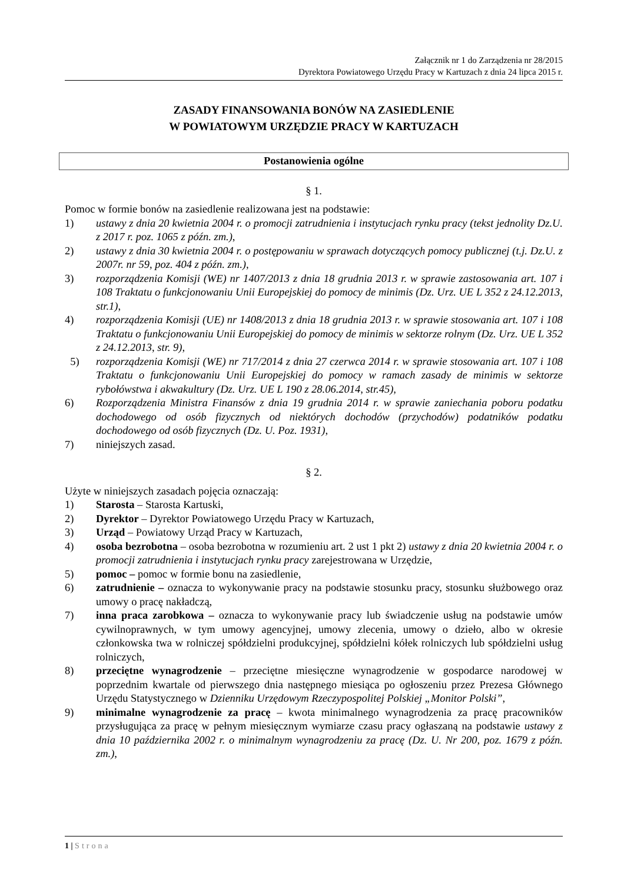Załącznik nr 1 do Zarządzenia nr 28/2015
Dyrektora Powiatowego Urzędu Pracy w Kartuzach z dnia 24 lipca 2015 r.
ZASADY FINANSOWANIA BONÓW NA ZASIEDLENIE
W POWIATOWYM URZĘDZIE PRACY W KARTUZACH
Postanowienia ogólne
§ 1.
Pomoc w formie bonów na zasiedlenie realizowana jest na podstawie:
1) ustawy z dnia 20 kwietnia 2004 r. o promocji zatrudnienia i instytucjach rynku pracy (tekst jednolity Dz.U. z 2017 r. poz. 1065 z późn. zm.),
2) ustawy z dnia 30 kwietnia 2004 r. o postępowaniu w sprawach dotyczących pomocy publicznej (t.j. Dz.U. z 2007r. nr 59, poz. 404 z późn. zm.),
3) rozporządzenia Komisji (WE) nr 1407/2013 z dnia 18 grudnia 2013 r. w sprawie zastosowania art. 107 i 108 Traktatu o funkcjonowaniu Unii Europejskiej do pomocy de minimis (Dz. Urz. UE L 352 z 24.12.2013, str.1),
4) rozporządzenia Komisji (UE) nr 1408/2013 z dnia 18 grudnia 2013 r. w sprawie stosowania art. 107 i 108 Traktatu o funkcjonowaniu Unii Europejskiej do pomocy de minimis w sektorze rolnym (Dz. Urz. UE L 352 z 24.12.2013, str. 9),
5) rozporządzenia Komisji (WE) nr 717/2014 z dnia 27 czerwca 2014 r. w sprawie stosowania art. 107 i 108 Traktatu o funkcjonowaniu Unii Europejskiej do pomocy w ramach zasady de minimis w sektorze rybołówstwa i akwakultury (Dz. Urz. UE L 190 z 28.06.2014, str.45),
6) Rozporządzenia Ministra Finansów z dnia 19 grudnia 2014 r. w sprawie zaniechania poboru podatku dochodowego od osób fizycznych od niektórych dochodów (przychodów) podatników podatku dochodowego od osób fizycznych (Dz. U. Poz. 1931),
7) niniejszych zasad.
§ 2.
Użyte w niniejszych zasadach pojęcia oznaczają:
1) Starosta – Starosta Kartuski,
2) Dyrektor – Dyrektor Powiatowego Urzędu Pracy w Kartuzach,
3) Urząd – Powiatowy Urząd Pracy w Kartuzach,
4) osoba bezrobotna – osoba bezrobotna w rozumieniu art. 2 ust 1 pkt 2) ustawy z dnia 20 kwietnia 2004 r. o promocji zatrudnienia i instytucjach rynku pracy zarejestrowana w Urzędzie,
5) pomoc – pomoc w formie bonu na zasiedlenie,
6) zatrudnienie – oznacza to wykonywanie pracy na podstawie stosunku pracy, stosunku służbowego oraz umowy o pracę nakładczą,
7) inna praca zarobkowa – oznacza to wykonywanie pracy lub świadczenie usług na podstawie umów cywilnoprawnych, w tym umowy agencyjnej, umowy zlecenia, umowy o dzieło, albo w okresie członkowska twa w rolniczej spółdzielni produkcyjnej, spółdzielni kółek rolniczych lub spółdzielni usług rolniczych,
8) przeciętne wynagrodzenie – przeciętne miesięczne wynagrodzenie w gospodarce narodowej w poprzednim kwartale od pierwszego dnia następnego miesiąca po ogłoszeniu przez Prezesa Głównego Urzędu Statystycznego w Dzienniku Urzędowym Rzeczypospolitej Polskiej „Monitor Polski”,
9) minimalne wynagrodzenie za pracę – kwota minimalnego wynagrodzenia za pracę pracowników przysługująca za pracę w pełnym miesięcznym wymiarze czasu pracy ogłaszaną na podstawie ustawy z dnia 10 października 2002 r. o minimalnym wynagrodzeniu za pracę (Dz. U. Nr 200, poz. 1679 z późn. zm.),
1 | Strona